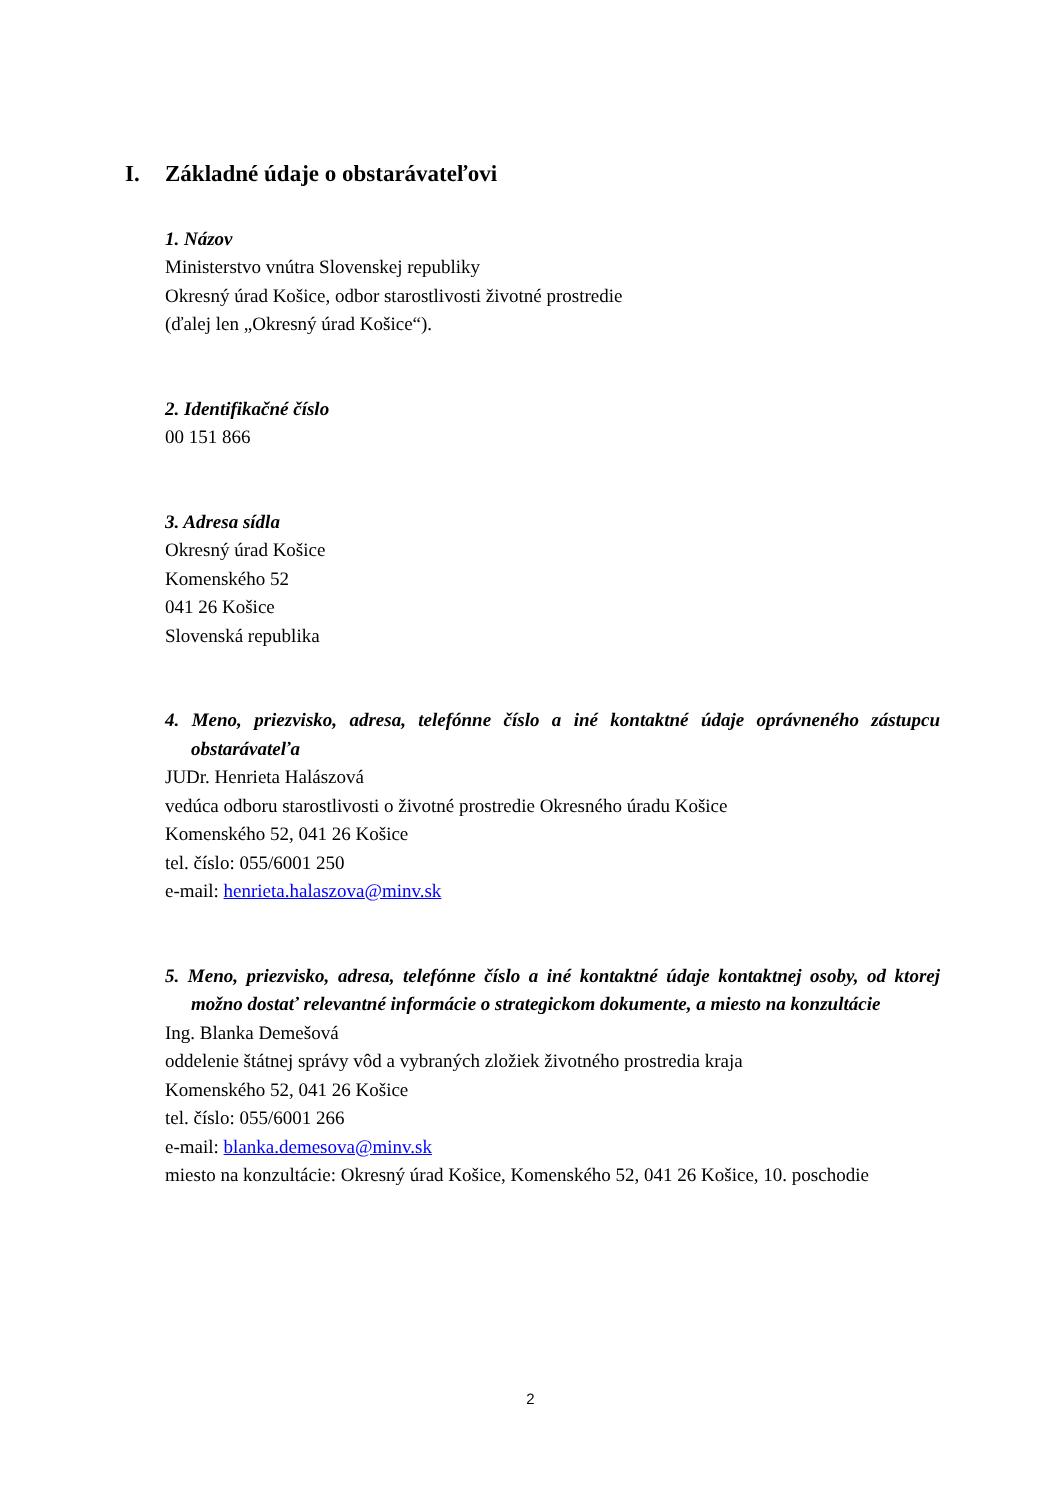I. Základné údaje o obstarávateľovi
1. Názov
Ministerstvo vnútra Slovenskej republiky
Okresný úrad Košice, odbor starostlivosti životné prostredie
(ďalej len „Okresný úrad Košice“).
2. Identifikačné číslo
00 151 866
3. Adresa sídla
Okresný úrad Košice
Komenského 52
041 26 Košice
Slovenská republika
4. Meno, priezvisko, adresa, telefónne číslo a iné kontaktné údaje oprávneného zástupcu obstarávateľa
JUDr. Henrieta Halászová
vedúca odboru starostlivosti o životné prostredie Okresného úradu Košice
Komenského 52, 041 26 Košice
tel. číslo: 055/6001 250
e-mail: henrieta.halaszova@minv.sk
5. Meno, priezvisko, adresa, telefónne číslo a iné kontaktné údaje kontaktnej osoby, od ktorej možno dostať relevantné informácie o strategickom dokumente, a miesto na konzultácie
Ing. Blanka Demešová
oddelenie štátnej správy vôd a vybraných zložiek životného prostredia kraja
Komenského 52, 041 26 Košice
tel. číslo: 055/6001 266
e-mail: blanka.demesova@minv.sk
miesto na konzultácie: Okresný úrad Košice, Komenského 52, 041 26 Košice, 10. poschodie
2